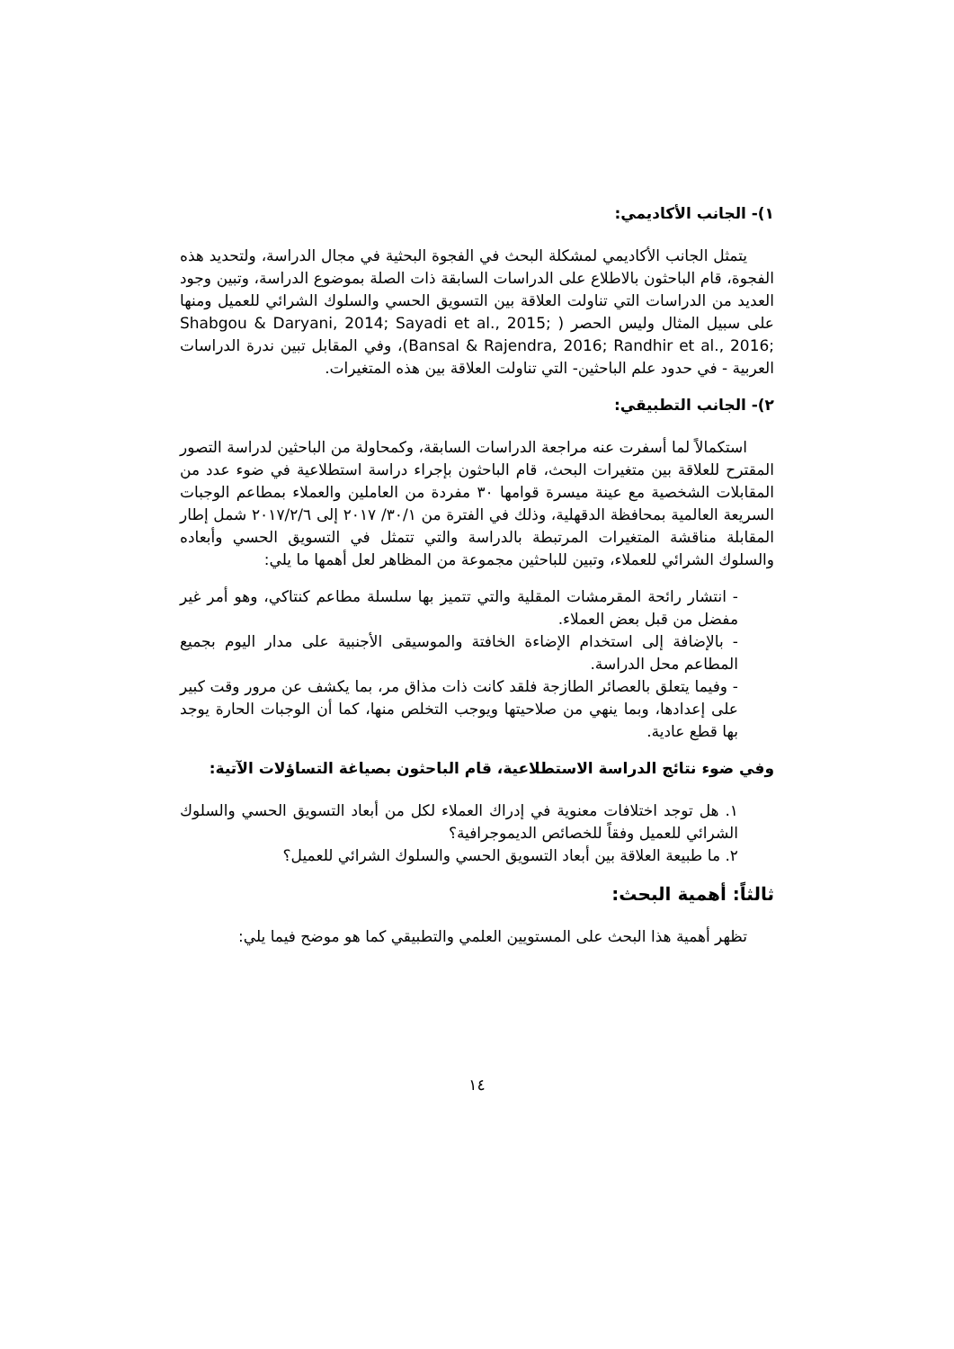١)- الجانب الأكاديمي:
يتمثل الجانب الأكاديمي لمشكلة البحث في الفجوة البحثية في مجال الدراسة، ولتحديد هذه الفجوة، قام الباحثون بالاطلاع على الدراسات السابقة ذات الصلة بموضوع الدراسة، وتبين وجود العديد من الدراسات التي تناولت العلاقة بين التسويق الحسي والسلوك الشرائي للعميل ومنها على سبيل المثال وليس الحصر ( Shabgou & Daryani, 2014; Sayadi et al., 2015; Bansal & Rajendra, 2016; Randhir et al., 2016;)، وفي المقابل تبين ندرة الدراسات العربية - في حدود علم الباحثين- التي تناولت العلاقة بين هذه المتغيرات.
٢)- الجانب التطبيقي:
استكمالاً لما أسفرت عنه مراجعة الدراسات السابقة، وكمحاولة من الباحثين لدراسة التصور المقترح للعلاقة بين متغيرات البحث، قام الباحثون بإجراء دراسة استطلاعية في ضوء عدد من المقابلات الشخصية مع عينة ميسرة قوامها ٣٠ مفردة من العاملين والعملاء بمطاعم الوجبات السريعة العالمية بمحافظة الدقهلية، وذلك في الفترة من ٣٠/١/ ٢٠١٧ إلى ٢٠١٧/٢/٦ شمل إطار المقابلة مناقشة المتغيرات المرتبطة بالدراسة والتي تتمثل في التسويق الحسي وأبعاده والسلوك الشرائي للعملاء، وتبين للباحثين مجموعة من المظاهر لعل أهمها ما يلي:
- انتشار رائحة المقرمشات المقلية والتي تتميز بها سلسلة مطاعم كنتاكي، وهو أمر غير مفضل من قبل بعض العملاء.
- بالإضافة إلى استخدام الإضاءة الخافتة والموسيقى الأجنبية على مدار اليوم بجميع المطاعم محل الدراسة.
- وفيما يتعلق بالعصائر الطازجة فلقد كانت ذات مذاق مر، بما يكشف عن مرور وقت كبير على إعدادها، وبما ينهي من صلاحيتها ويوجب التخلص منها، كما أن الوجبات الحارة يوجد بها قطع عادية.
وفي ضوء نتائج الدراسة الاستطلاعية، قام الباحثون بصياغة التساؤلات الآتية:
١. هل توجد اختلافات معنوية في إدراك العملاء لكل من أبعاد التسويق الحسي والسلوك الشرائي للعميل وفقاً للخصائص الديموجرافية؟
٢. ما طبيعة العلاقة بين أبعاد التسويق الحسي والسلوك الشرائي للعميل؟
ثالثاً: أهمية البحث:
تظهر أهمية هذا البحث على المستويين العلمي والتطبيقي كما هو موضح فيما يلي:
١٤